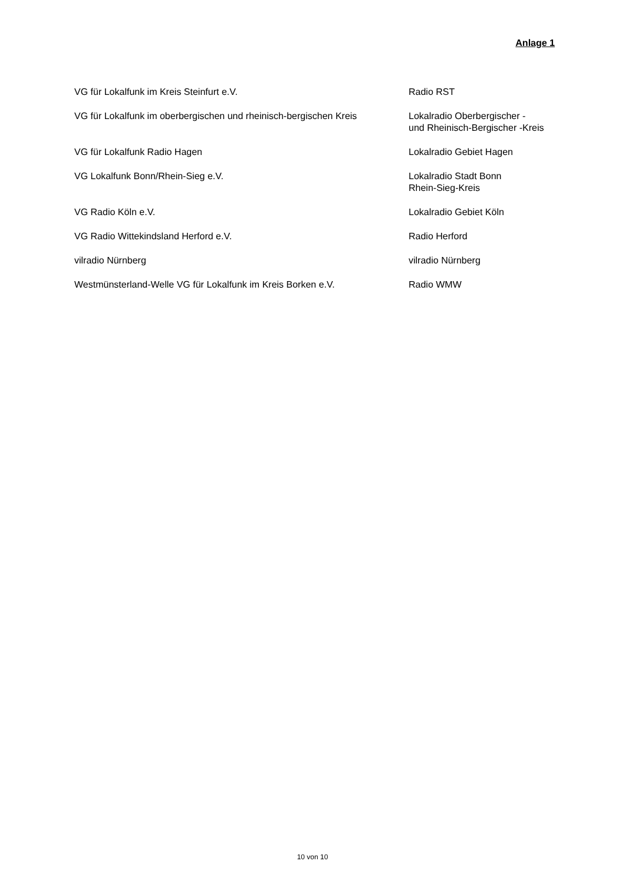Anlage 1
| VG für Lokalfunk im Kreis Steinfurt e.V. | Radio RST |
| VG für Lokalfunk im oberbergischen und rheinisch-bergischen Kreis | Lokalradio Oberbergischer - und Rheinisch-Bergischer -Kreis |
| VG für Lokalfunk Radio Hagen | Lokalradio Gebiet Hagen |
| VG Lokalfunk Bonn/Rhein-Sieg e.V. | Lokalradio Stadt Bonn Rhein-Sieg-Kreis |
| VG Radio Köln e.V. | Lokalradio Gebiet Köln |
| VG Radio Wittekindsland Herford e.V. | Radio Herford |
| vilradio Nürnberg | vilradio Nürnberg |
| Westmünsterland-Welle VG für Lokalfunk im Kreis Borken e.V. | Radio WMW |
10 von 10